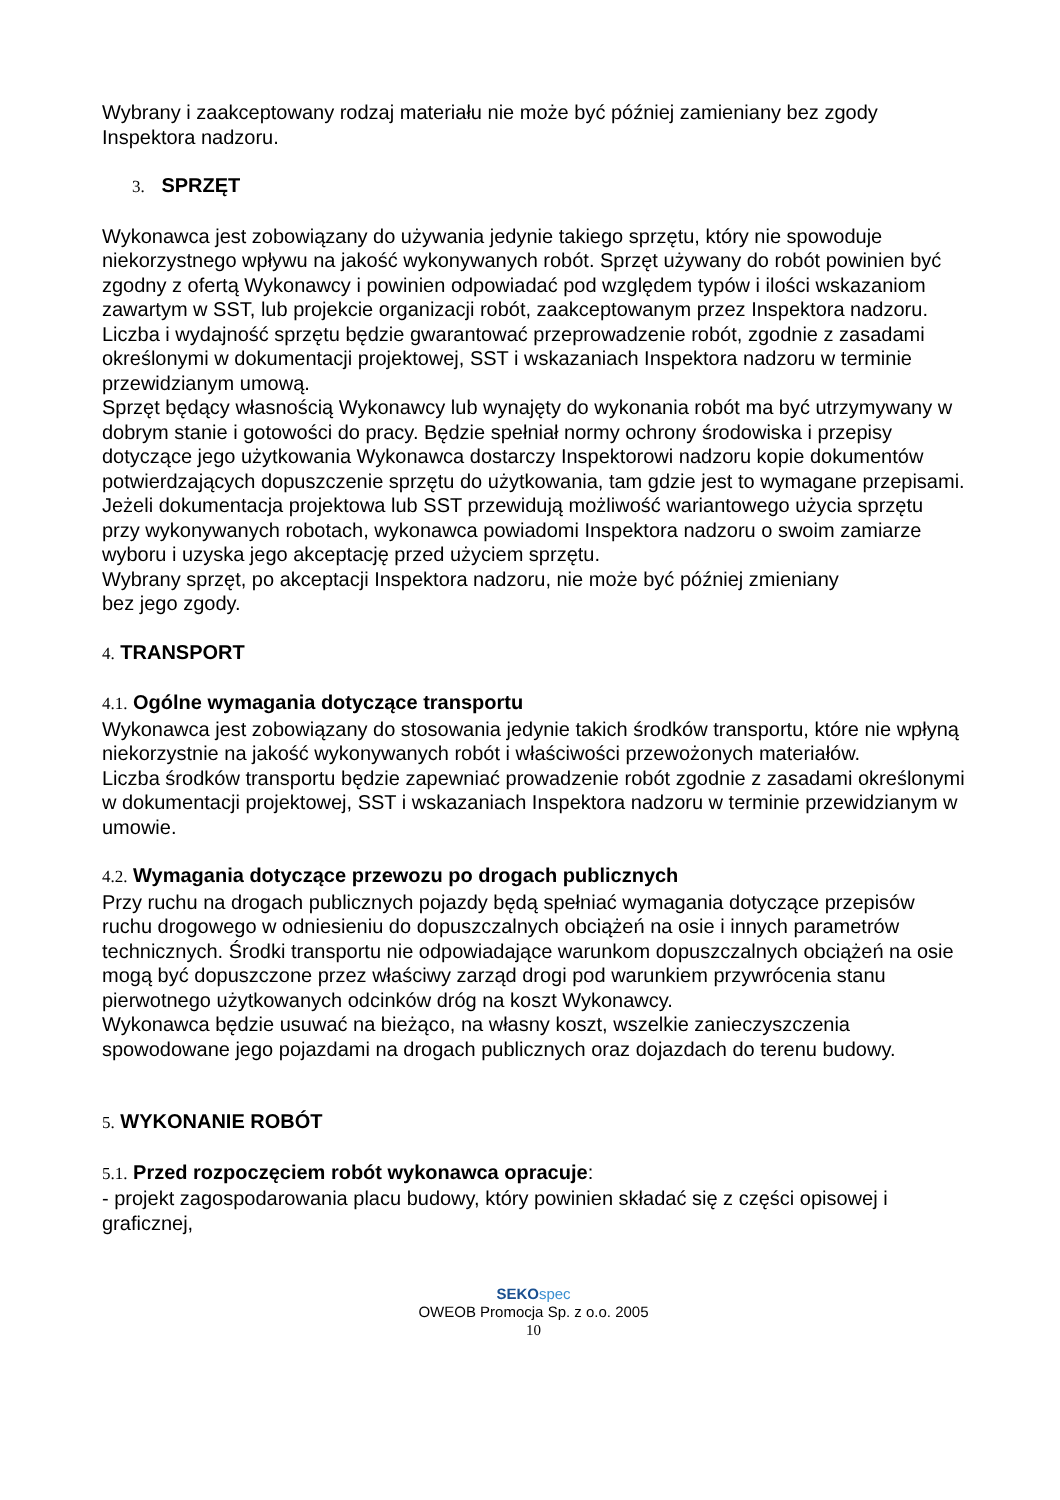Wybrany i zaakceptowany rodzaj materiału nie może być później zamieniany bez zgody Inspektora nadzoru.
3. SPRZĘT
Wykonawca jest zobowiązany do używania jedynie takiego sprzętu, który nie spowoduje niekorzystnego wpływu na jakość wykonywanych robót. Sprzęt używany do robót powinien być zgodny z ofertą Wykonawcy i powinien odpowiadać pod względem typów i ilości wskazaniom zawartym w SST, lub projekcie organizacji robót, zaakceptowanym przez Inspektora nadzoru.
Liczba i wydajność sprzętu będzie gwarantować przeprowadzenie robót, zgodnie z zasadami określonymi w dokumentacji projektowej, SST i wskazaniach Inspektora nadzoru w terminie przewidzianym umową.
Sprzęt będący własnością Wykonawcy lub wynajęty do wykonania robót ma być utrzymywany w dobrym stanie i gotowości do pracy. Będzie spełniał normy ochrony środowiska i przepisy dotyczące jego użytkowania Wykonawca dostarczy Inspektorowi nadzoru kopie dokumentów potwierdzających dopuszczenie sprzętu do użytkowania, tam gdzie jest to wymagane przepisami.
Jeżeli dokumentacja projektowa lub SST przewidują możliwość wariantowego użycia sprzętu przy wykonywanych robotach, wykonawca powiadomi Inspektora nadzoru o swoim zamiarze wyboru i uzyska jego akceptację przed użyciem sprzętu.
Wybrany sprzęt, po akceptacji Inspektora nadzoru, nie może być później zmieniany
bez jego zgody.
4. TRANSPORT
4.1. Ogólne wymagania dotyczące transportu
Wykonawca jest zobowiązany do stosowania jedynie takich środków transportu, które nie wpłyną niekorzystnie na jakość wykonywanych robót i właściwości przewożonych materiałów.
Liczba środków transportu będzie zapewniać prowadzenie robót zgodnie z zasadami określonymi w dokumentacji projektowej, SST i wskazaniach Inspektora nadzoru w terminie przewidzianym w umowie.
4.2. Wymagania dotyczące przewozu po drogach publicznych
Przy ruchu na drogach publicznych pojazdy będą spełniać wymagania dotyczące przepisów ruchu drogowego w odniesieniu do dopuszczalnych obciążeń na osie i innych parametrów technicznych. Środki transportu nie odpowiadające warunkom dopuszczalnych obciążeń na osie mogą być dopuszczone przez właściwy zarząd drogi pod warunkiem przywrócenia stanu pierwotnego użytkowanych odcinków dróg na koszt Wykonawcy.
Wykonawca będzie usuwać na bieżąco, na własny koszt, wszelkie zanieczyszczenia spowodowane jego pojazdami na drogach publicznych oraz dojazdach do terenu budowy.
5. WYKONANIE ROBÓT
5.1. Przed rozpoczęciem robót wykonawca opracuje:
- projekt zagospodarowania placu budowy, który powinien składać się z części opisowej i graficznej,
SEKO spec
OWEOB Promocja Sp. z o.o. 2005
10